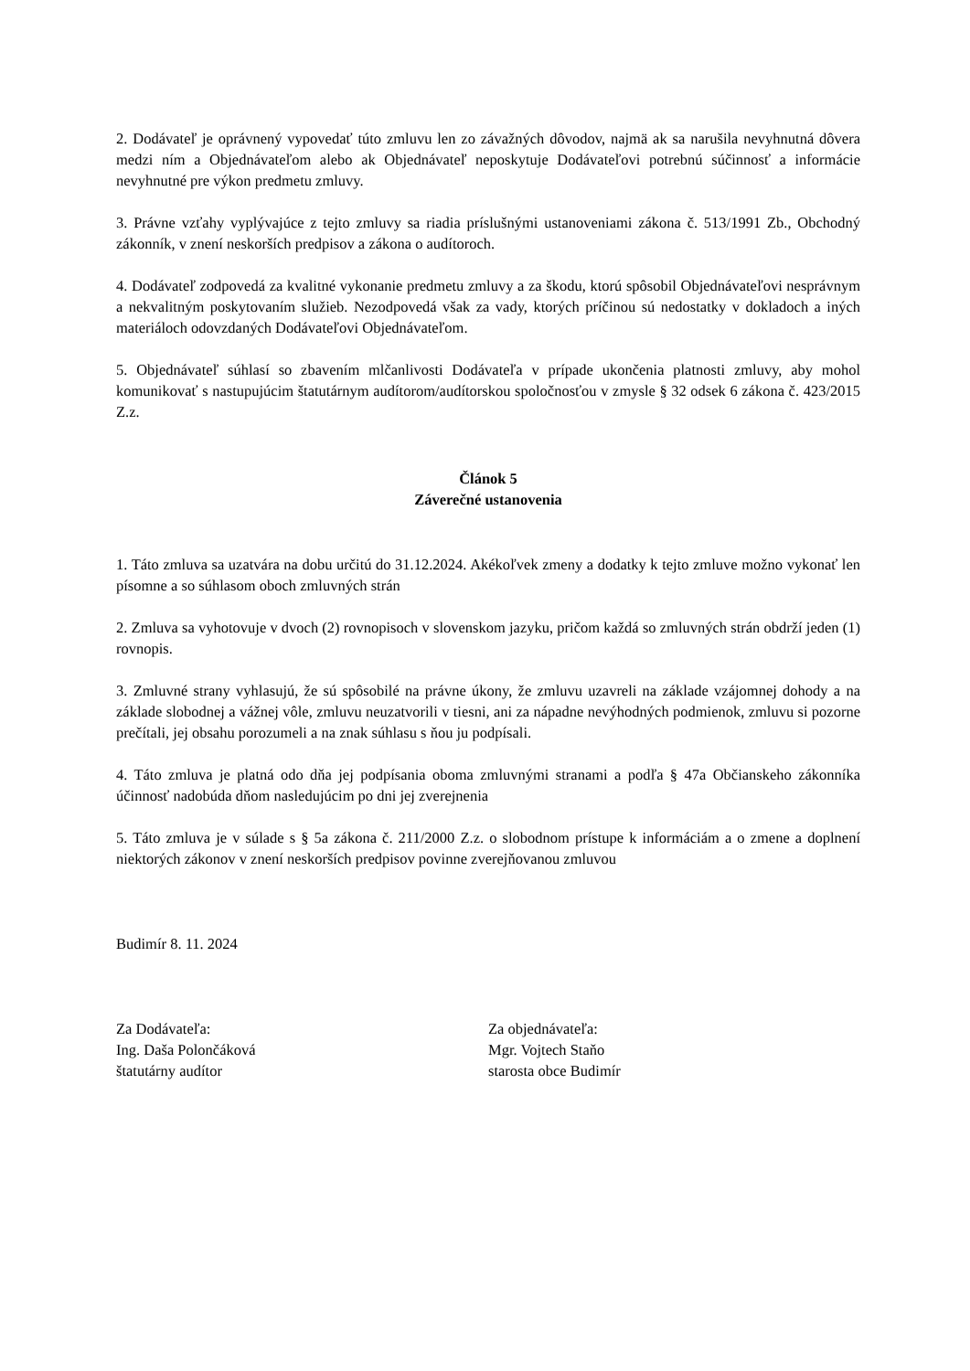2. Dodávateľ je oprávnený vypovedať túto zmluvu len zo závažných dôvodov, najmä ak sa narušila nevyhnutná dôvera medzi ním a Objednávateľom alebo ak Objednávateľ neposkytuje Dodávateľovi potrebnú súčinnosť a informácie nevyhnutné pre výkon predmetu zmluvy.
3. Právne vzťahy vyplývajúce z tejto zmluvy sa riadia príslušnými ustanoveniami zákona č. 513/1991 Zb., Obchodný zákonník, v znení neskorších predpisov a zákona o audítoroch.
4. Dodávateľ zodpovedá za kvalitné vykonanie predmetu zmluvy a za škodu, ktorú spôsobil Objednávateľovi nesprávnym a nekvalitným poskytovaním služieb. Nezodpovedá však za vady, ktorých príčinou sú nedostatky v dokladoch a iných materiáloch odovzdaných Dodávateľovi Objednávateľom.
5. Objednávateľ súhlasí so zbavením mlčanlivosti Dodávateľa v prípade ukončenia platnosti zmluvy, aby mohol komunikovať s nastupujúcim štatutárnym audítorom/audítorskou spoločnosťou v zmysle § 32 odsek 6 zákona č. 423/2015 Z.z.
Článok 5
Záverečné ustanovenia
1. Táto zmluva sa uzatvára na dobu určitú do 31.12.2024. Akékoľvek zmeny a dodatky k tejto zmluve možno vykonať len písomne a so súhlasom oboch zmluvných strán
2. Zmluva sa vyhotovuje v dvoch (2) rovnopisoch v slovenskom jazyku, pričom každá so zmluvných strán obdrží jeden (1) rovnopis.
3. Zmluvné strany vyhlasujú, že sú spôsobilé na právne úkony, že zmluvu uzavreli na základe vzájomnej dohody a na základe slobodnej a vážnej vôle, zmluvu neuzatvorili v tiesni, ani za nápadne nevýhodných podmienok, zmluvu si pozorne prečítali, jej obsahu porozumeli a na znak súhlasu s ňou ju podpísali.
4. Táto zmluva je platná odo dňa jej podpísania oboma zmluvnými stranami a podľa § 47a Občianskeho zákonníka účinnosť nadobúda dňom nasledujúcim po dni jej zverejnenia
5. Táto zmluva je v súlade s § 5a zákona č. 211/2000 Z.z. o slobodnom prístupe k informáciám a o zmene a doplnení niektorých zákonov v znení neskorších predpisov povinne zverejňovanou zmluvou
Budimír 8. 11. 2024
Za Dodávateľa:
Ing. Daša Polončáková
štatutárny audítor
Za objednávateľa:
Mgr. Vojtech Staňo
starosta obce Budimír